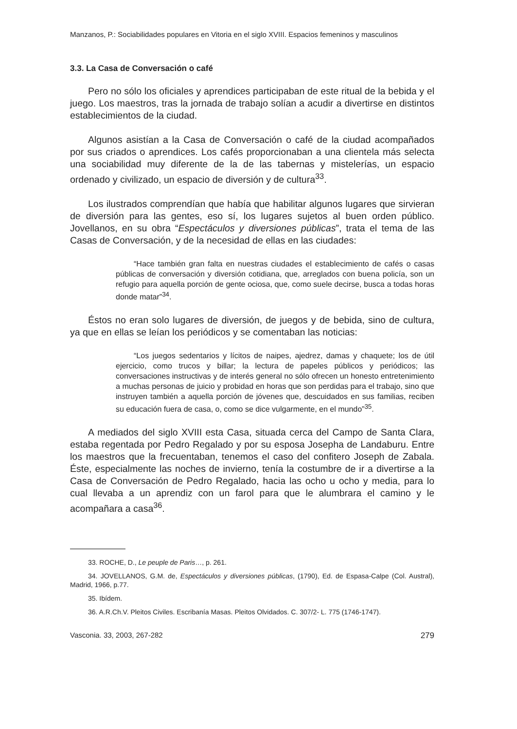Manzanos, P.: Sociabilidades populares en Vitoria en el siglo XVIII. Espacios femeninos y masculinos
3.3. La Casa de Conversación o café
Pero no sólo los oficiales y aprendices participaban de este ritual de la bebida y el juego. Los maestros, tras la jornada de trabajo solían a acudir a divertirse en distintos establecimientos de la ciudad.
Algunos asistían a la Casa de Conversación o café de la ciudad acompañados por sus criados o aprendices. Los cafés proporcionaban a una clientela más selecta una sociabilidad muy diferente de la de las tabernas y mistelerías, un espacio ordenado y civilizado, un espacio de diversión y de cultura<sup>33</sup>.
Los ilustrados comprendían que había que habilitar algunos lugares que sirvieran de diversión para las gentes, eso sí, los lugares sujetos al buen orden público. Jovellanos, en su obra “Espectáculos y diversiones públicas”, trata el tema de las Casas de Conversación, y de la necesidad de ellas en las ciudades:
“Hace también gran falta en nuestras ciudades el establecimiento de cafés o casas públicas de conversación y diversión cotidiana, que, arreglados con buena policía, son un refugio para aquella porción de gente ociosa, que, como suele decirse, busca a todas horas donde matar”<sup>34</sup>.
Éstos no eran solo lugares de diversión, de juegos y de bebida, sino de cultura, ya que en ellas se leían los periódicos y se comentaban las noticias:
“Los juegos sedentarios y lícitos de naipes, ajedrez, damas y chaquete; los de útil ejercicio, como trucos y billar; la lectura de papeles públicos y periódicos; las conversaciones instructivas y de interés general no sólo ofrecen un honesto entretenimiento a muchas personas de juicio y probidad en horas que son perdidas para el trabajo, sino que instruyen también a aquella porción de jóvenes que, descuidados en sus familias, reciben su educación fuera de casa, o, como se dice vulgarmente, en el mundo”<sup>35</sup>.
A mediados del siglo XVIII esta Casa, situada cerca del Campo de Santa Clara, estaba regentada por Pedro Regalado y por su esposa Josepha de Landaburu. Entre los maestros que la frecuentaban, tenemos el caso del confitero Joseph de Zabala. Éste, especialmente las noches de invierno, tenía la costumbre de ir a divertirse a la Casa de Conversación de Pedro Regalado, hacia las ocho u ocho y media, para lo cual llevaba a un aprendiz con un farol para que le alumbrara el camino y le acompañara a casa<sup>36</sup>.
33. ROCHE, D., Le peuple de Paris…, p. 261.
34. JOVELLANOS, G.M. de, Espectáculos y diversiones públicas, (1790), Ed. de Espasa-Calpe (Col. Austral), Madrid, 1966, p.77.
35. Ibídem.
36. A.R.Ch.V. Pleitos Civiles. Escribanía Masas. Pleitos Olvidados. C. 307/2- L. 775 (1746-1747).
Vasconia. 33, 2003, 267-282 279